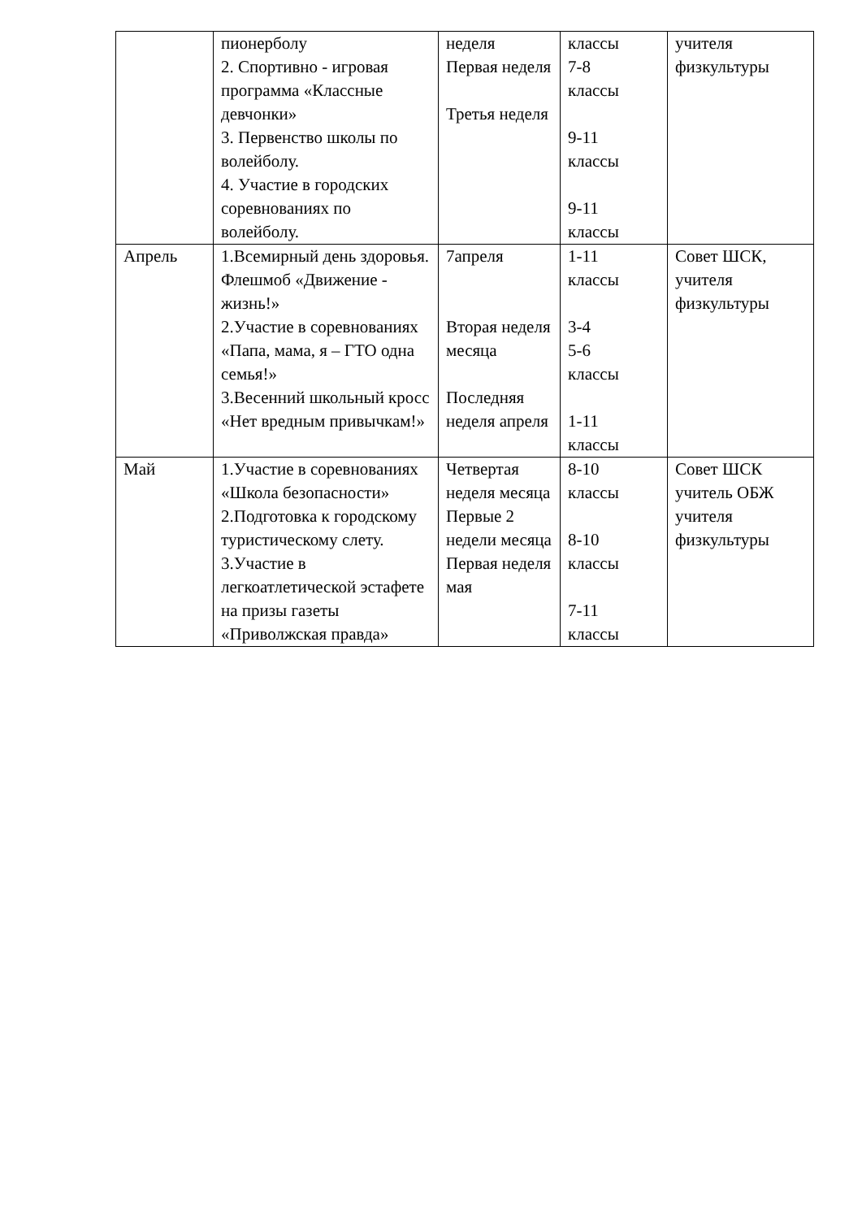| | пионерболу 2. Спортивно - игровая программа «Классные девчонки» 3. Первенство школы по волейболу. 4. Участие в городских соревнованиях по волейболу. | неделя Первая неделя Третья неделя | классы 7-8 классы 9-11 классы 9-11 классы | учителя физкультуры |
| Апрель | 1.Всемирный день здоровья. Флешмоб «Движение - жизнь!» 2.Участие в соревнованиях «Папа, мама, я – ГТО одна семья!» 3.Весенний школьный кросс «Нет вредным привычкам!» | 7апреля Вторая неделя месяца Последняя неделя апреля | 1-11 классы 3-4 5-6 классы 1-11 классы | Совет ШСК, учителя физкультуры |
| Май | 1.Участие в соревнованиях «Школа безопасности» 2.Подготовка к городскому туристическому слету. 3.Участие в легкоатлетической эстафете на призы газеты «Приволжская правда» | Четвертая неделя месяца Первые 2 недели месяца Первая неделя мая | 8-10 классы 8-10 классы 7-11 классы | Совет ШСК учитель ОБЖ учителя физкультуры |